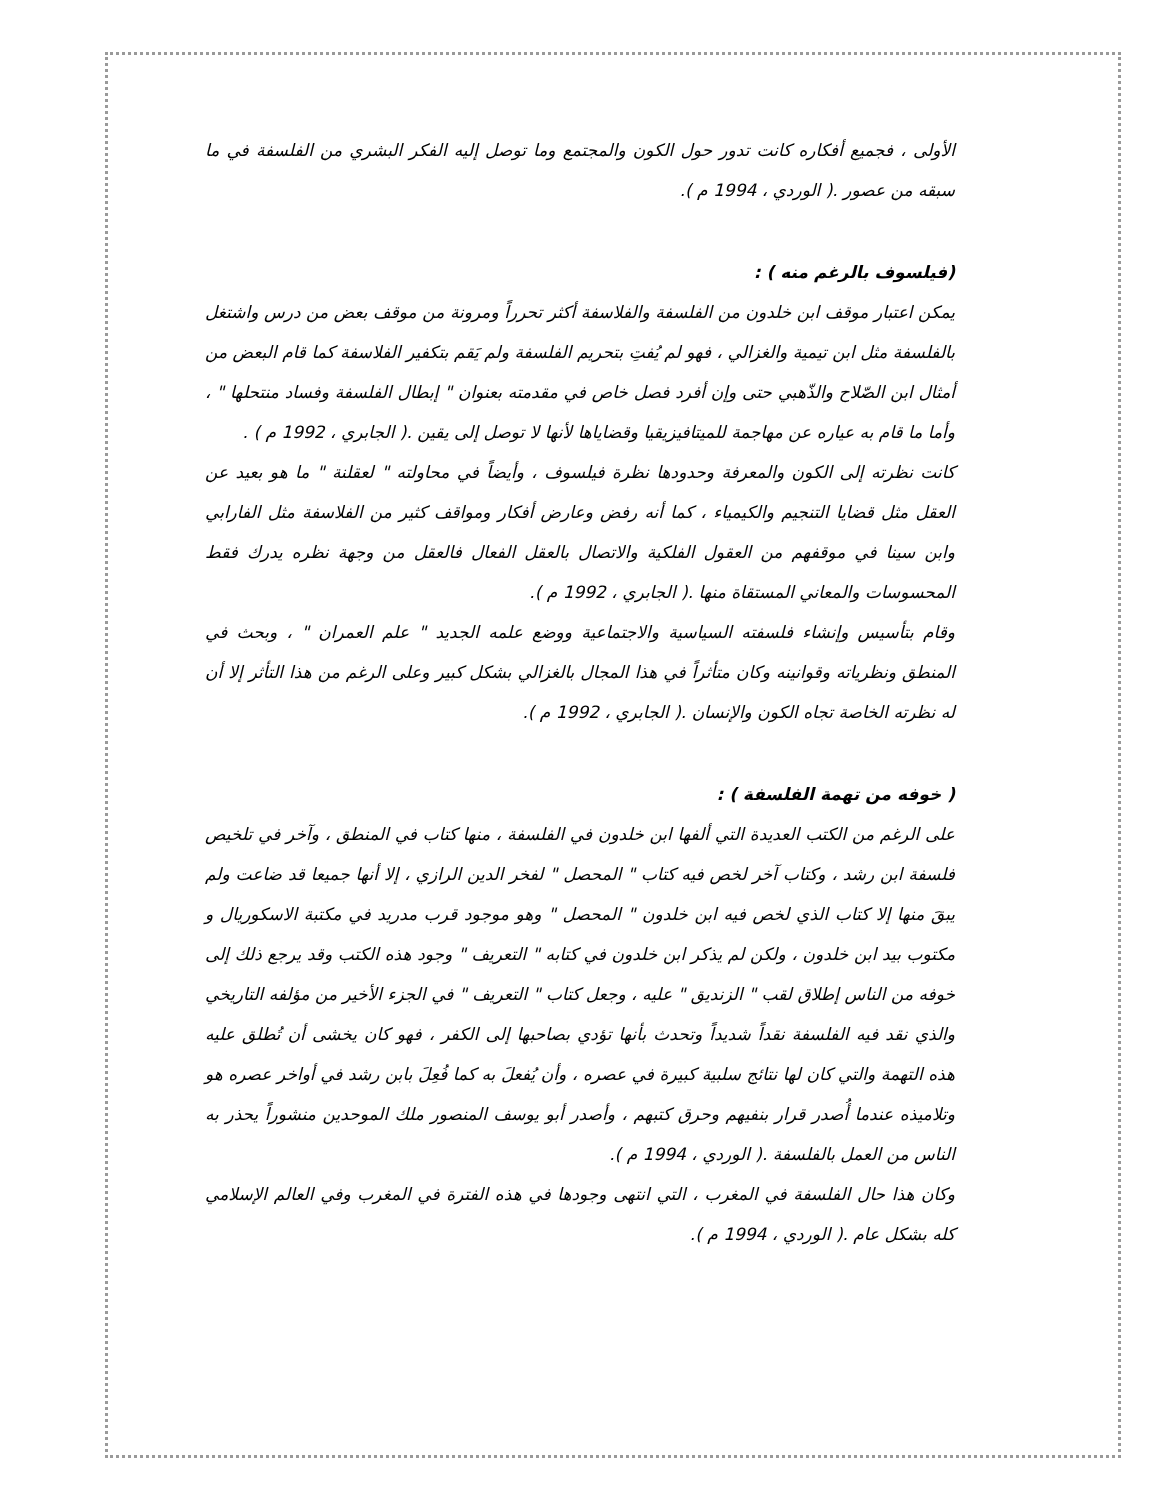الأولى ، فجميع أفكاره كانت تدور حول الكون والمجتمع وما توصل إليه الفكر البشري من الفلسفة في ما سبقه من عصور .( الوردي ، 1994 م ).
(فيلسوف بالرغم منه ) :
يمكن اعتبار موقف ابن خلدون من الفلسفة والفلاسفة أكثر تحرراً ومرونة من موقف بعض من درس واشتغل بالفلسفة مثل ابن تيمية والغزالي ، فهو لم يُفتِ بتحريم الفلسفة ولم يَقم بتكفير الفلاسفة كما قام البعض من أمثال ابن الصّلاح والذّهبي حتى وإن أفرد فصل خاص في مقدمته بعنوان " إبطال الفلسفة وفساد منتحلها " ، وأما ما قام به عياره عن مهاجمة للميتافيزيقيا وقضاياها لأنها لا توصل إلى يقين .( الجابري ، 1992 م ) .
كانت نظرته إلى الكون والمعرفة وحدودها نظرة فيلسوف ، وأيضاً في محاولته " لعقلنة " ما هو بعيد عن العقل مثل قضايا التنجيم والكيمياء ، كما أنه رفض وعارض أفكار ومواقف كثير من الفلاسفة مثل الفارابي وابن سينا في موقفهم من العقول الفلكية والاتصال بالعقل الفعال فالعقل من وجهة نظره يدرك فقط المحسوسات والمعاني المستقاة منها .( الجابري ، 1992 م ).
وقام بتأسيس وإنشاء فلسفته السياسية والاجتماعية ووضع علمه الجديد " علم العمران " ، وبحث في المنطق ونظرياته وقوانينه وكان متأثراً في هذا المجال بالغزالي بشكل كبير وعلى الرغم من هذا التأثر إلا أن له نظرته الخاصة تجاه الكون والإنسان .( الجابري ، 1992 م ).
( خوفه من تهمة الفلسفة ) :
على الرغم من الكتب العديدة التي ألفها ابن خلدون في الفلسفة ، منها كتاب في المنطق ، وآخر في تلخيص فلسفة ابن رشد ، وكتاب آخر لخص فيه كتاب " المحصل " لفخر الدين الرازي ، إلا أنها جميعا قد ضاعت ولم يبقَ منها إلا كتاب الذي لخص فيه ابن خلدون " المحصل " وهو موجود قرب مدريد في مكتبة الاسكوريال و مكتوب بيد ابن خلدون ، ولكن لم يذكر ابن خلدون في كتابه " التعريف " وجود هذه الكتب وقد يرجع ذلك إلى خوفه من الناس إطلاق لقب " الزنديق " عليه ، وجعل كتاب " التعريف " في الجزء الأخير من مؤلفه التاريخي والذي نقد فيه الفلسفة نقداً شديداً وتحدث بأنها تؤدي بصاحبها إلى الكفر ، فهو كان يخشى أن تُطلق عليه هذه التهمة والتي كان لها نتائج سلبية كبيرة في عصره ، وأن يُفعلَ به كما فُعِلَ بابن رشد في أواخر عصره هو وتلاميذه عندما أُصدر قرار بنفيهم وحرق كتبهم ، وأصدر أبو يوسف المنصور ملك الموحدين منشوراً يحذر به الناس من العمل بالفلسفة .( الوردي ، 1994 م ).
وكان هذا حال الفلسفة في المغرب ، التي انتهى وجودها في هذه الفترة في المغرب وفي العالم الإسلامي كله بشكل عام .( الوردي ، 1994 م ).